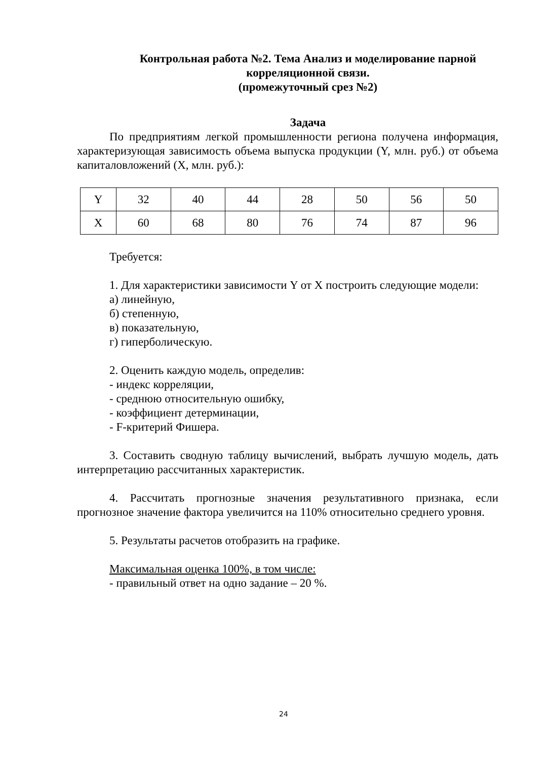Контрольная работа №2. Тема Анализ и моделирование парной корреляционной связи.
(промежуточный срез №2)
Задача
По предприятиям легкой промышленности региона получена информация, характеризующая зависимость объема выпуска продукции (Y, млн. руб.) от объема капиталовложений (X, млн. руб.):
| Y | 32 | 40 | 44 | 28 | 50 | 56 | 50 |
| X | 60 | 68 | 80 | 76 | 74 | 87 | 96 |
Требуется:
1. Для характеристики зависимости Y от X построить следующие модели:
а) линейную,
б) степенную,
в) показательную,
г) гиперболическую.
2. Оценить каждую модель, определив:
- индекс корреляции,
- среднюю относительную ошибку,
- коэффициент детерминации,
- F-критерий Фишера.
3. Составить сводную таблицу вычислений, выбрать лучшую модель, дать интерпретацию рассчитанных характеристик.
4. Рассчитать прогнозные значения результативного признака, если прогнозное значение фактора увеличится на 110% относительно среднего уровня.
5. Результаты расчетов отобразить на графике.
Максимальная оценка 100%, в том числе:
- правильный ответ на одно задание – 20 %.
24